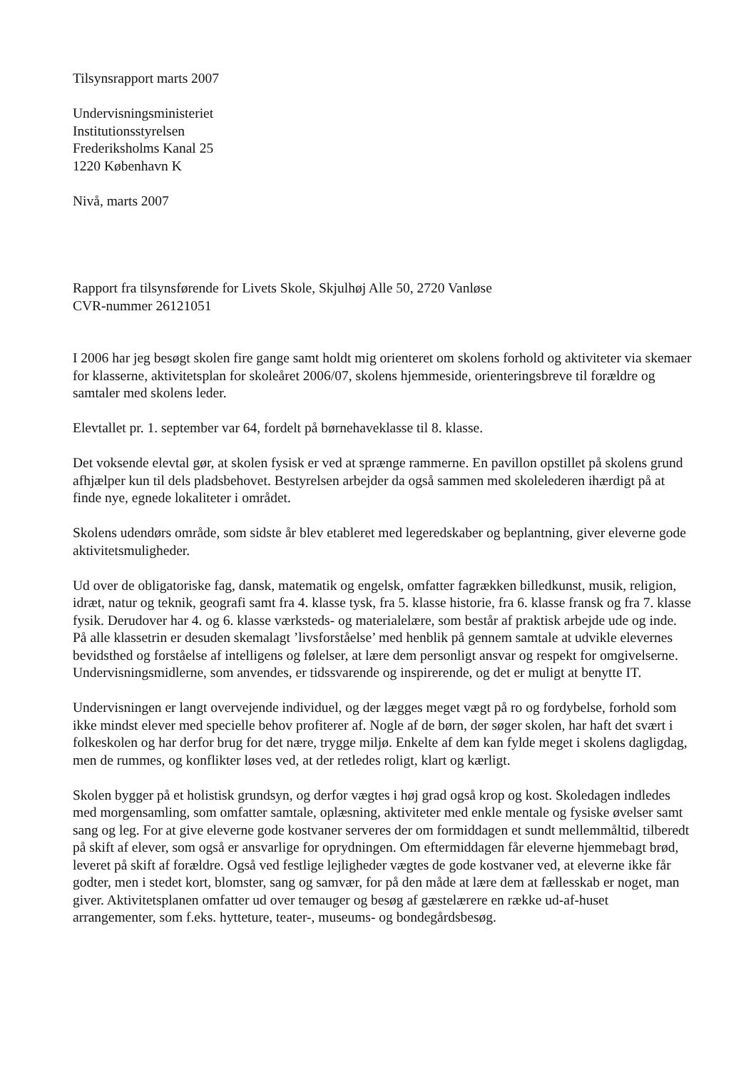Tilsynsrapport marts 2007
Undervisningsministeriet
Institutionsstyrelsen
Frederiksholms Kanal 25
1220 København K
Nivå, marts 2007
Rapport fra tilsynsførende for Livets Skole, Skjulhøj Alle 50, 2720 Vanløse
CVR-nummer 26121051
I 2006 har jeg besøgt skolen fire gange samt holdt mig orienteret om skolens forhold og aktiviteter via skemaer for klasserne, aktivitetsplan for skoleåret 2006/07, skolens hjemmeside, orienteringsbreve til forældre og samtaler med skolens leder.
Elevtallet pr. 1. september var 64, fordelt på børnehaveklasse til 8. klasse.
Det voksende elevtal gør, at skolen fysisk er ved at sprænge rammerne. En pavillon opstillet på skolens grund afhjælper kun til dels pladsbehovet. Bestyrelsen arbejder da også sammen med skolelederen ihærdigt på at finde nye, egnede lokaliteter i området.
Skolens udendørs område, som sidste år blev etableret med legeredskaber og beplantning, giver eleverne gode aktivitetsmuligheder.
Ud over de obligatoriske fag, dansk, matematik og engelsk, omfatter fagrækken billedkunst, musik, religion, idræt, natur og teknik, geografi samt fra 4. klasse tysk, fra 5. klasse historie, fra 6. klasse fransk og fra 7. klasse fysik. Derudover har 4. og 6. klasse værksteds- og materialelære, som består af praktisk arbejde ude og inde. På alle klassetrin er desuden skemalagt ’livsforståelse’ med henblik på gennem samtale at udvikle elevernes bevidsthed og forståelse af intelligens og følelser, at lære dem personligt ansvar og respekt for omgivelserne. Undervisningsmidlerne, som anvendes, er tidssvarende og inspirerende, og det er muligt at benytte IT.
Undervisningen er langt overvejende individuel, og der lægges meget vægt på ro og fordybelse, forhold som ikke mindst elever med specielle behov profiterer af. Nogle af de børn, der søger skolen, har haft det svært i folkeskolen og har derfor brug for det nære, trygge miljø. Enkelte af dem kan fylde meget i skolens dagligdag, men de rummes, og konflikter løses ved, at der retledes roligt, klart og kærligt.
Skolen bygger på et holistisk grundsyn, og derfor vægtes i høj grad også krop og kost. Skoledagen indledes med morgensamling, som omfatter samtale, oplæsning, aktiviteter med enkle mentale og fysiske øvelser samt sang og leg. For at give eleverne gode kostvaner serveres der om formiddagen et sundt mellemmåltid, tilberedt på skift af elever, som også er ansvarlige for oprydningen. Om eftermiddagen får eleverne hjemmebagt brød, leveret på skift af forældre. Også ved festlige lejligheder vægtes de gode kostvaner ved, at eleverne ikke får godter, men i stedet kort, blomster, sang og samvær, for på den måde at lære dem at fællesskab er noget, man giver. Aktivitetsplanen omfatter ud over temauger og besøg af gæstelærere en række ud-af-huset arrangementer, som f.eks. hytteture, teater-, museums- og bondegårdsbesøg.